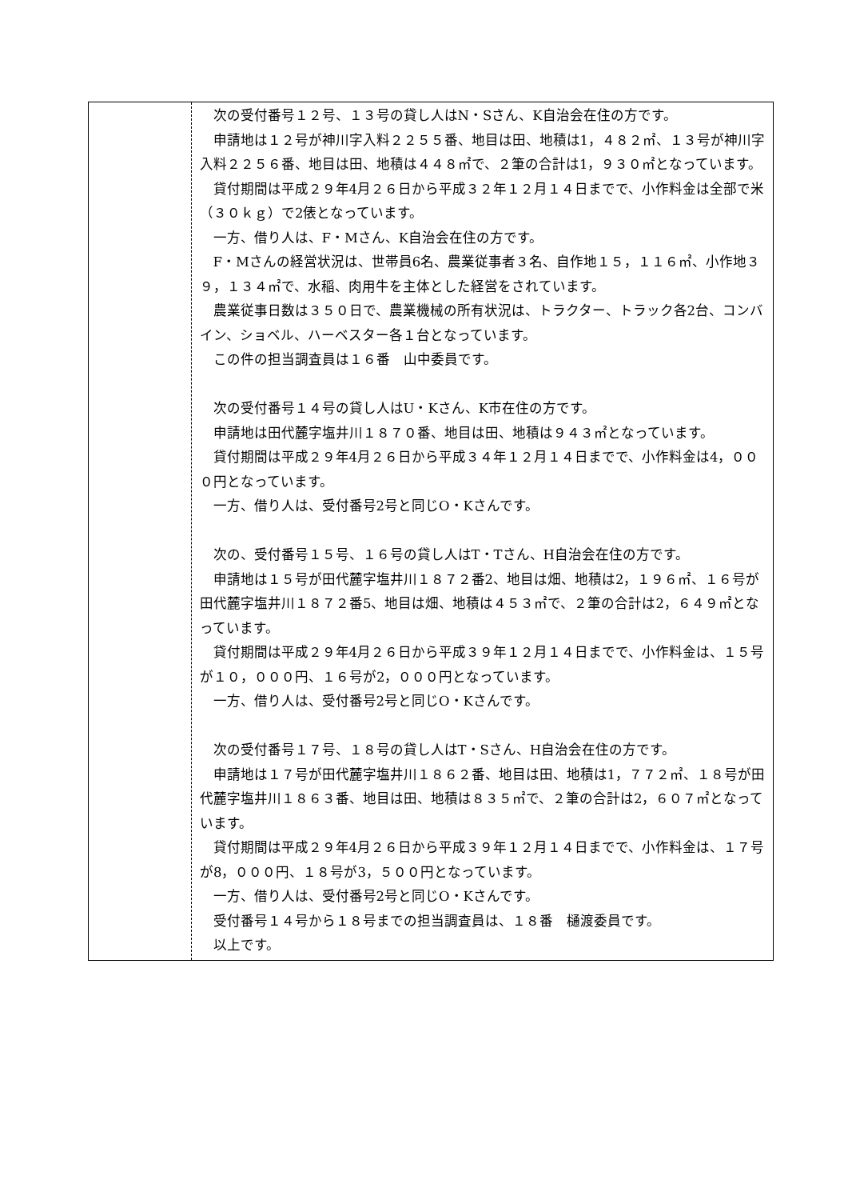| | 次の受付番号１２号、１３号の貸し人はN・Sさん、K自治会在住の方です。 申請地は１２号が神川字入料２２５５番、地目は田、地積は1，４８２㎡、１３号が神川字入料２２５６番、地目は田、地積は４４８㎡で、２筆の合計は1，９３０㎡となっています。 貸付期間は平成２９年4月２６日から平成３２年１２月１４日までで、小作料金は全部で米（３０ｋｇ）で2俵となっています。 一方、借り人は、F・Mさん、K自治会在住の方です。 F・Mさんの経営状況は、世帯員6名、農業従事者３名、自作地１５，１１６㎡、小作地３９，１３４㎡で、水稲、肉用牛を主体とした経営をされています。 農業従事日数は３５０日で、農業機械の所有状況は、トラクター、トラック各2台、コンバイン、ショベル、ハーベスター各１台となっています。 この件の担当調査員は１６番 山中委員です。 次の受付番号１４号の貸し人はU・Kさん、K市在住の方です。 申請地は田代麓字塩井川１８７０番、地目は田、地積は９４３㎡となっています。 貸付期間は平成２９年4月２６日から平成３４年１２月１４日までで、小作料金は4，０００円となっています。 一方、借り人は、受付番号2号と同じO・Kさんです。 次の、受付番号１５号、１６号の貸し人はT・Tさん、H自治会在住の方です。 申請地は１５号が田代麓字塩井川１８７２番2、地目は畑、地積は2，１９６㎡、１６号が田代麓字塩井川１８７２番5、地目は畑、地積は４５３㎡で、２筆の合計は2，６４９㎡となっています。 貸付期間は平成２９年4月２６日から平成３９年１２月１４日までで、小作料金は、１５号が１０，０００円、１６号が2，０００円となっています。 一方、借り人は、受付番号2号と同じO・Kさんです。 次の受付番号１７号、１８号の貸し人はT・Sさん、H自治会在住の方です。 申請地は１７号が田代麓字塩井川１８６２番、地目は田、地積は1，７７２㎡、１８号が田代麓字塩井川１８６３番、地目は田、地積は８３５㎡で、２筆の合計は2，６０７㎡となっています。 貸付期間は平成２９年4月２６日から平成３９年１２月１４日までで、小作料金は、１７号が8，０００円、１８号が3，５００円となっています。 一方、借り人は、受付番号2号と同じO・Kさんです。 受付番号１４号から１８号までの担当調査員は、１８番 樋渡委員です。 以上です。 |